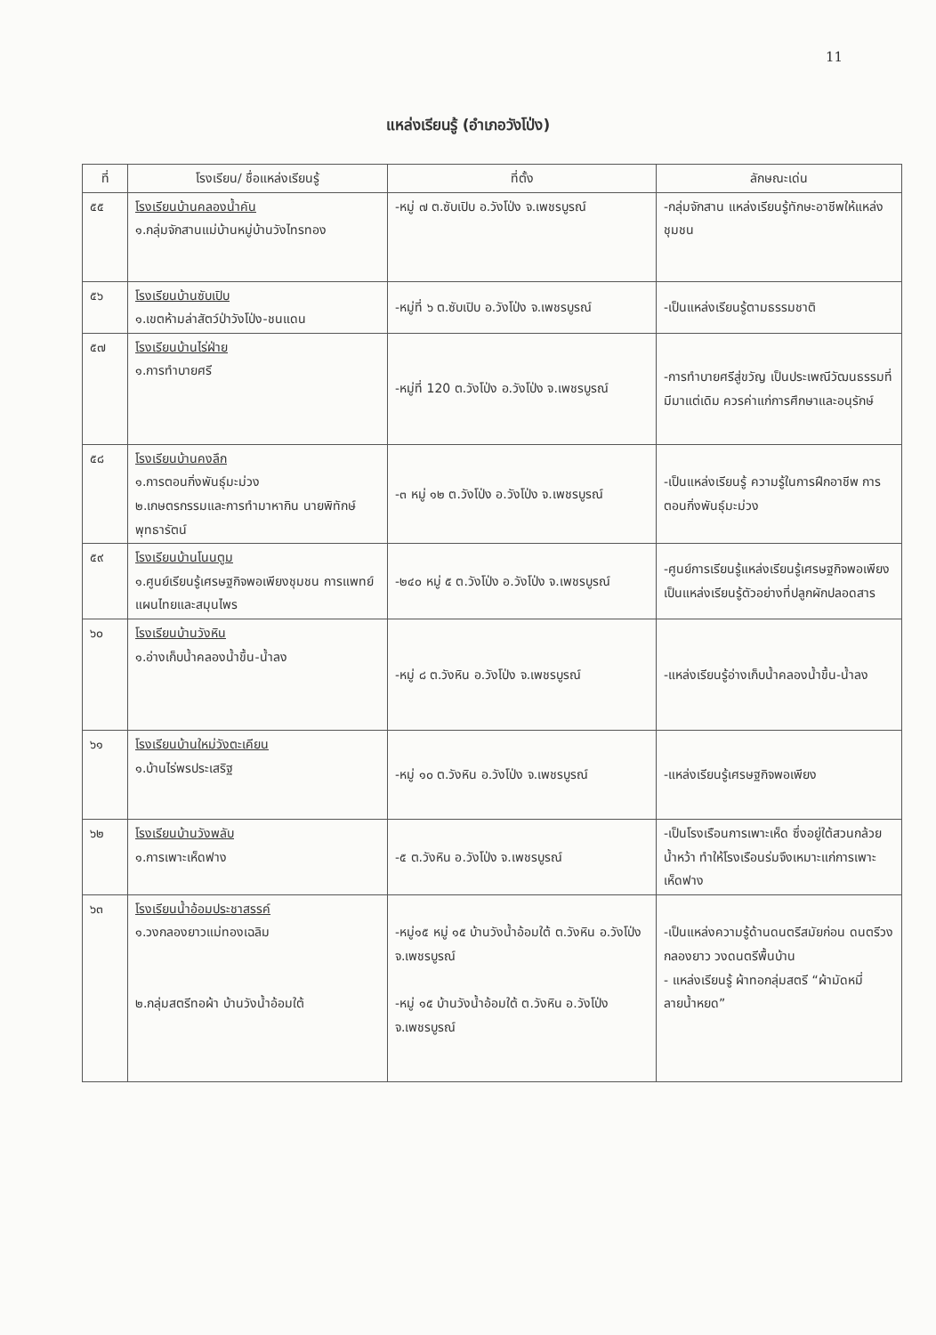11
แหล่งเรียนรู้ (อำเภอวังโป่ง)
| ที่ | โรงเรียน/ ชื่อแหล่งเรียนรู้ | ที่ตั้ง | ลักษณะเด่น |
| --- | --- | --- | --- |
| ๕๕ | โรงเรียนบ้านคลองน้ำคัน ๑.กลุ่มจักสานแม่บ้านหมู่บ้านวังไทรทอง | -หมู่ ๗ ต.ซับเปิบ อ.วังโป่ง จ.เพชรบูรณ์ | -กลุ่มจักสาน แหล่งเรียนรู้ทักษะอาชีพให้แหล่งชุมชน |
| ๕๖ | โรงเรียนบ้านซับเปิบ ๑.เขตห้ามล่าสัตว์ป่าวังโป่ง-ชนแดน | -หมู่ที่ ๖ ต.ซับเปิบ อ.วังโป่ง จ.เพชรบูรณ์ | -เป็นแหล่งเรียนรู้ตามธรรมชาติ |
| ๕๗ | โรงเรียนบ้านไร่ฝ่าย ๑.การทำบายศรี | -หมู่ที่ 120 ต.วังโป่ง อ.วังโป่ง จ.เพชรบูรณ์ | -การทำบายศรีสู่ขวัญ เป็นประเพณีวัฒนธรรมที่มีมาแต่เดิม ควรค่าแก่การศึกษาและอนุรักษ์ |
| ๕๘ | โรงเรียนบ้านคงลึก ๑.การตอนกิ่งพันธุ์มะม่วง ๒.เกษตรกรรมและการทำมาหากิน นายพิทักษ์ พุทธารัตน์ | -๓ หมู่ ๑๒ ต.วังโป่ง อ.วังโป่ง จ.เพชรบูรณ์ | -เป็นแหล่งเรียนรู้ ความรู้ในการฝึกอาชีพ การตอนกิ่งพันธุ์มะม่วง |
| ๕๙ | โรงเรียนบ้านโนนตูม ๑.ศูนย์เรียนรู้เศรษฐกิจพอเพียงชุมชน การแพทย์แผนไทยและสมุนไพร | -๒๔๐ หมู่ ๕ ต.วังโป่ง อ.วังโป่ง จ.เพชรบูรณ์ | -ศูนย์การเรียนรู้แหล่งเรียนรู้เศรษฐกิจพอเพียง เป็นแหล่งเรียนรู้ตัวอย่างที่ปลูกผักปลอดสาร |
| ๖๐ | โรงเรียนบ้านวังหิน ๑.อ่างเก็บน้ำคลองน้ำขึ้น-น้ำลง | -หมู่ ๘ ต.วังหิน อ.วังโป่ง จ.เพชรบูรณ์ | -แหล่งเรียนรู้อ่างเก็บน้ำคลองน้ำขึ้น-น้ำลง |
| ๖๑ | โรงเรียนบ้านใหม่วังตะเคียน ๑.บ้านไร่พรประเสริฐ | -หมู่ ๑๐ ต.วังหิน อ.วังโป่ง จ.เพชรบูรณ์ | -แหล่งเรียนรู้เศรษฐกิจพอเพียง |
| ๖๒ | โรงเรียนบ้านวังพลับ ๑.การเพาะเห็ดฟาง | -๕ ต.วังหิน อ.วังโป่ง จ.เพชรบูรณ์ | -เป็นโรงเรือนการเพาะเห็ด ซึ่งอยู่ใต้สวนกล้วยน้ำหว้า ทำให้โรงเรือนร่มจึงเหมาะแก่การเพาะเห็ดฟาง |
| ๖๓ | โรงเรียนน้ำอ้อมประชาสรรค์ ๑.วงกลองยาวแม่ทองเฉลิม ๒.กลุ่มสตรีทอผ้า บ้านวังน้ำอ้อมใต้ | -หมู่๑๕ หมู่ ๑๕ บ้านวังน้ำอ้อมใต้ ต.วังหิน อ.วังโป่ง จ.เพชรบูรณ์ -หมู่ ๑๕ บ้านวังน้ำอ้อมใต้ ต.วังหิน อ.วังโป่ง จ.เพชรบูรณ์ | -เป็นแหล่งความรู้ด้านดนตรีสมัยก่อน ดนตรีวงกลองยาว วงดนตรีพื้นบ้าน - แหล่งเรียนรู้ ผ้าทอกลุ่มสตรี “ผ้ามัดหมี่ลายน้ำหยด” |